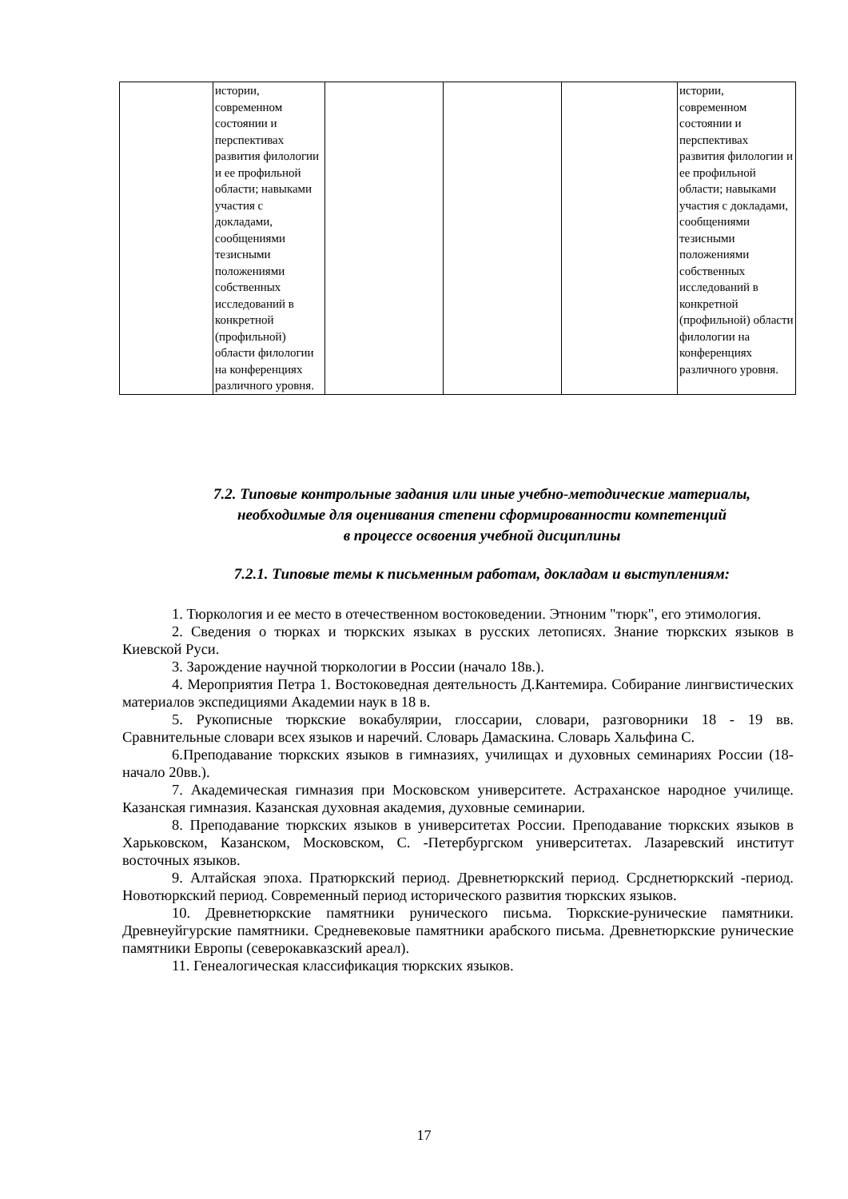| | истории, современном состоянии и перспективах развития филологии и ее профильной области; навыками участия с докладами, сообщениями тезисными положениями собственных исследований в конкретной (профильной) области филологии на конференциях различного уровня. | | | | истории, современном состоянии и перспективах развития филологии и ее профильной области; навыками участия с докладами, сообщениями тезисными положениями собственных исследований в конкретной (профильной) области филологии на конференциях различного уровня. |
7.2. Типовые контрольные задания или иные учебно-методические материалы, необходимые для оценивания степени сформированности компетенций
в процессе освоения учебной дисциплины
7.2.1. Типовые темы к письменным работам, докладам и выступлениям:
1. Тюркология и ее место в отечественном востоковедении. Этноним "тюрк", его этимология.
2. Сведения о тюрках и тюркских языках в русских летописях. Знание тюркских языков в Киевской Руси.
3. Зарождение научной тюркологии в России (начало 18в.).
4. Мероприятия Петра 1. Востоковедная деятельность Д.Кантемира. Собирание лингвистических материалов экспедициями Академии наук в 18 в.
5. Рукописные тюркские вокабулярии, глоссарии, словари, разговорники 18 - 19 вв. Сравнительные словари всех языков и наречий. Словарь Дамаскина. Словарь Хальфина С.
6.Преподавание тюркских языков в гимназиях, училищах и духовных семинариях России (18-начало 20вв.).
7. Академическая гимназия при Московском университете. Астраханское народное училище. Казанская гимназия. Казанская духовная академия, духовные семинарии.
8. Преподавание тюркских языков в университетах России. Преподавание тюркских языков в Харьковском, Казанском, Московском, С. -Петербургском университетах. Лазаревский институт восточных языков.
9. Алтайская эпоха. Пратюркский период. Древнетюркский период. Срсднетюркский -период. Новотюркский период. Современный период исторического развития тюркских языков.
10. Древнетюркские памятники рунического письма. Тюркские-рунические памятники. Древнеуйгурские памятники. Средневековые памятники арабского письма. Древнетюркские рунические памятники Европы (северокавказский ареал).
11. Генеалогическая классификация тюркских языков.
17